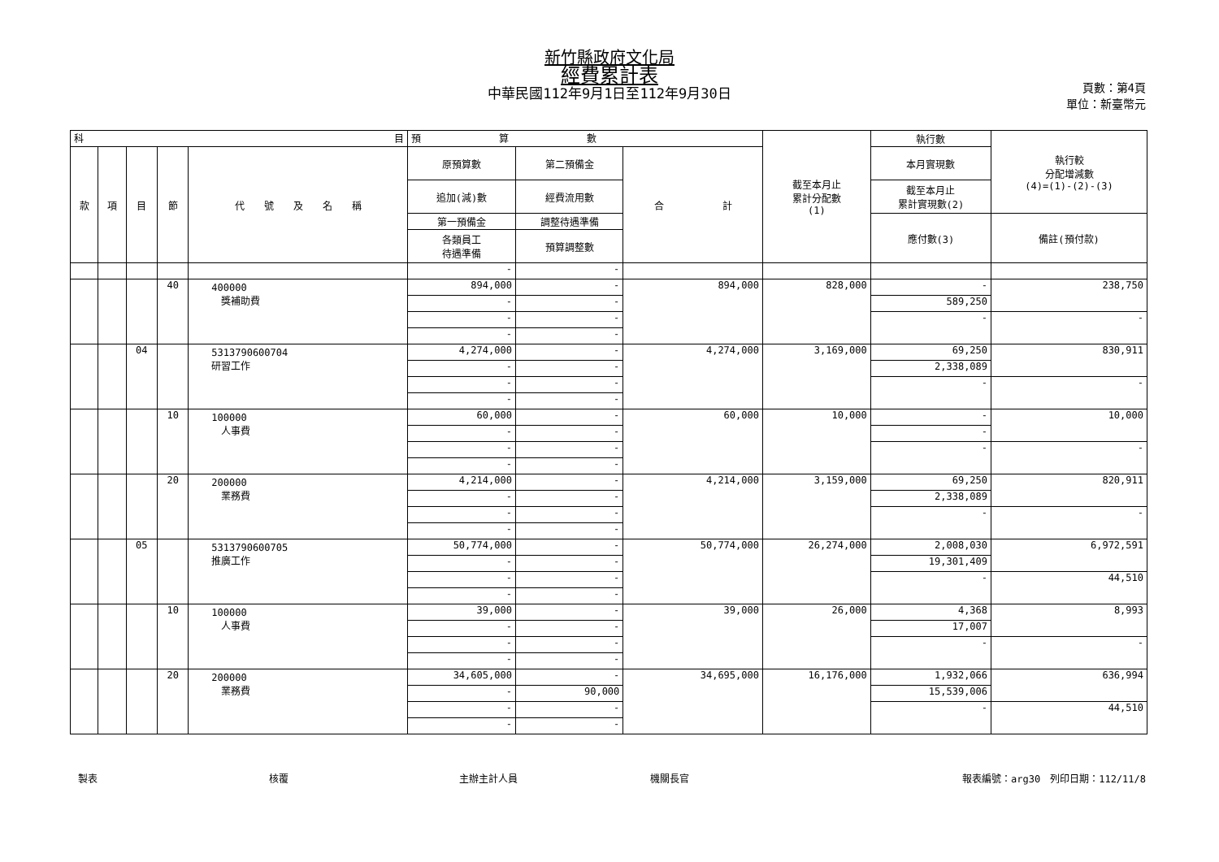新竹縣政府文化局
經費累計表
中華民國112年9月1日至112年9月30日
頁數：第4頁
單位：新臺幣元
| 科 目 | | | | | 預 算 數 | | | 截至本月止 累計分配數 (1) | 執行數 | 執行較 分配增減數 (4)=(1)-(2)-(3) |
| 款 | 項 | 目 | 節 | 代 號 及 名 稱 | 原預算數 | 第二預備金 | 合 計 | | 本月實現數 | |
| | | | | | 追加(減)數 | 經費流用數 | | | 截至本月止 累計實現數(2) | |
| | | | | | 第一預備金 | 調整待遇準備 | | | 應付數(3) | 備註(預付款) |
| | | | | | 各類員工 待遇準備 | 預算調整數 | | | | |
| | | | | | - | - | | | | |
| | | | 40 | 400000 獎補助費 | 894,000 | - | 894,000 | 828,000 | - | 238,750 |
| | | | | | - | - | | | 589,250 | |
| | | | | | - | - | | | - | - |
| | | | | | - | - | | | | |
| | | 04 | | 5313790600704 研習工作 | 4,274,000 | - | 4,274,000 | 3,169,000 | 69,250 | 830,911 |
| | | | | | - | - | | | 2,338,089 | |
| | | | | | - | - | | | - | - |
| | | | | | - | - | | | | |
| | | | 10 | 100000 人事費 | 60,000 | - | 60,000 | 10,000 | - | 10,000 |
| | | | | | - | - | | | - | |
| | | | | | - | - | | | - | - |
| | | | | | - | - | | | | |
| | | | 20 | 200000 業務費 | 4,214,000 | - | 4,214,000 | 3,159,000 | 69,250 | 820,911 |
| | | | | | - | - | | | 2,338,089 | |
| | | | | | - | - | | | - | - |
| | | | | | - | - | | | | |
| | | 05 | | 5313790600705 推廣工作 | 50,774,000 | - | 50,774,000 | 26,274,000 | 2,008,030 | 6,972,591 |
| | | | | | - | - | | | 19,301,409 | |
| | | | | | - | - | | | - | 44,510 |
| | | | | | - | - | | | | |
| | | | 10 | 100000 人事費 | 39,000 | - | 39,000 | 26,000 | 4,368 | 8,993 |
| | | | | | - | - | | | 17,007 | |
| | | | | | - | - | | | - | - |
| | | | | | - | - | | | | |
| | | | 20 | 200000 業務費 | 34,605,000 | - | 34,695,000 | 16,176,000 | 1,932,066 | 636,994 |
| | | | | | - | 90,000 | | | 15,539,006 | |
| | | | | | - | - | | | - | 44,510 |
| | | | | | - | - | | | | |
製表 核覆 主辦主計人員 機關長官 報表編號：arg30　列印日期：112/11/8